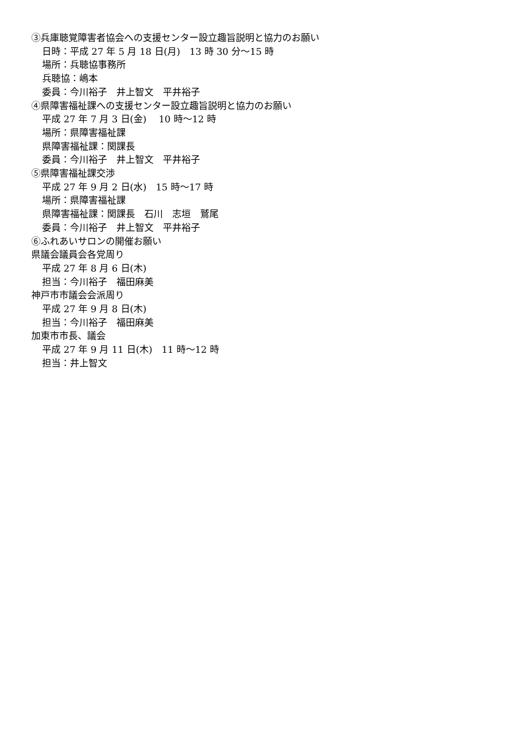③兵庫聴覚障害者協会への支援センター設立趣旨説明と協力のお願い
日時：平成 27 年 5 月 18 日(月)　13 時 30 分～15 時
場所：兵聴協事務所
兵聴協：嶋本
委員：今川裕子　井上智文　平井裕子
④県障害福祉課への支援センター設立趣旨説明と協力のお願い
平成 27 年 7 月 3 日(金)　 10 時～12 時
場所：県障害福祉課
県障害福祉課：関課長
委員：今川裕子　井上智文　平井裕子
⑤県障害福祉課交渉
平成 27 年 9 月 2 日(水)　15 時～17 時
場所：県障害福祉課
県障害福祉課：関課長　石川　志垣　鷲尾
委員：今川裕子　井上智文　平井裕子
⑥ふれあいサロンの開催お願い
県議会議員会各党周り
平成 27 年 8 月 6 日(木)
担当：今川裕子　福田麻美
神戸市市議会会派周り
平成 27 年 9 月 8 日(木)
担当：今川裕子　福田麻美
加東市市長、議会
平成 27 年 9 月 11 日(木)　11 時～12 時
担当：井上智文